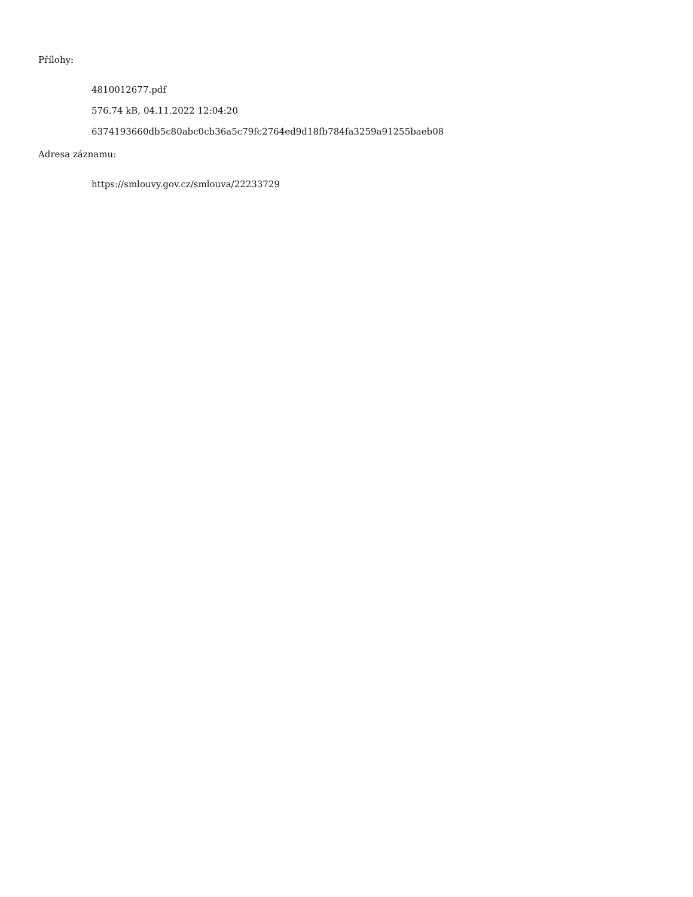Přílohy:
4810012677.pdf
576.74 kB, 04.11.2022 12:04:20
6374193660db5c80abc0cb36a5c79fc2764ed9d18fb784fa3259a91255baeb08
Adresa záznamu:
https://smlouvy.gov.cz/smlouva/22233729